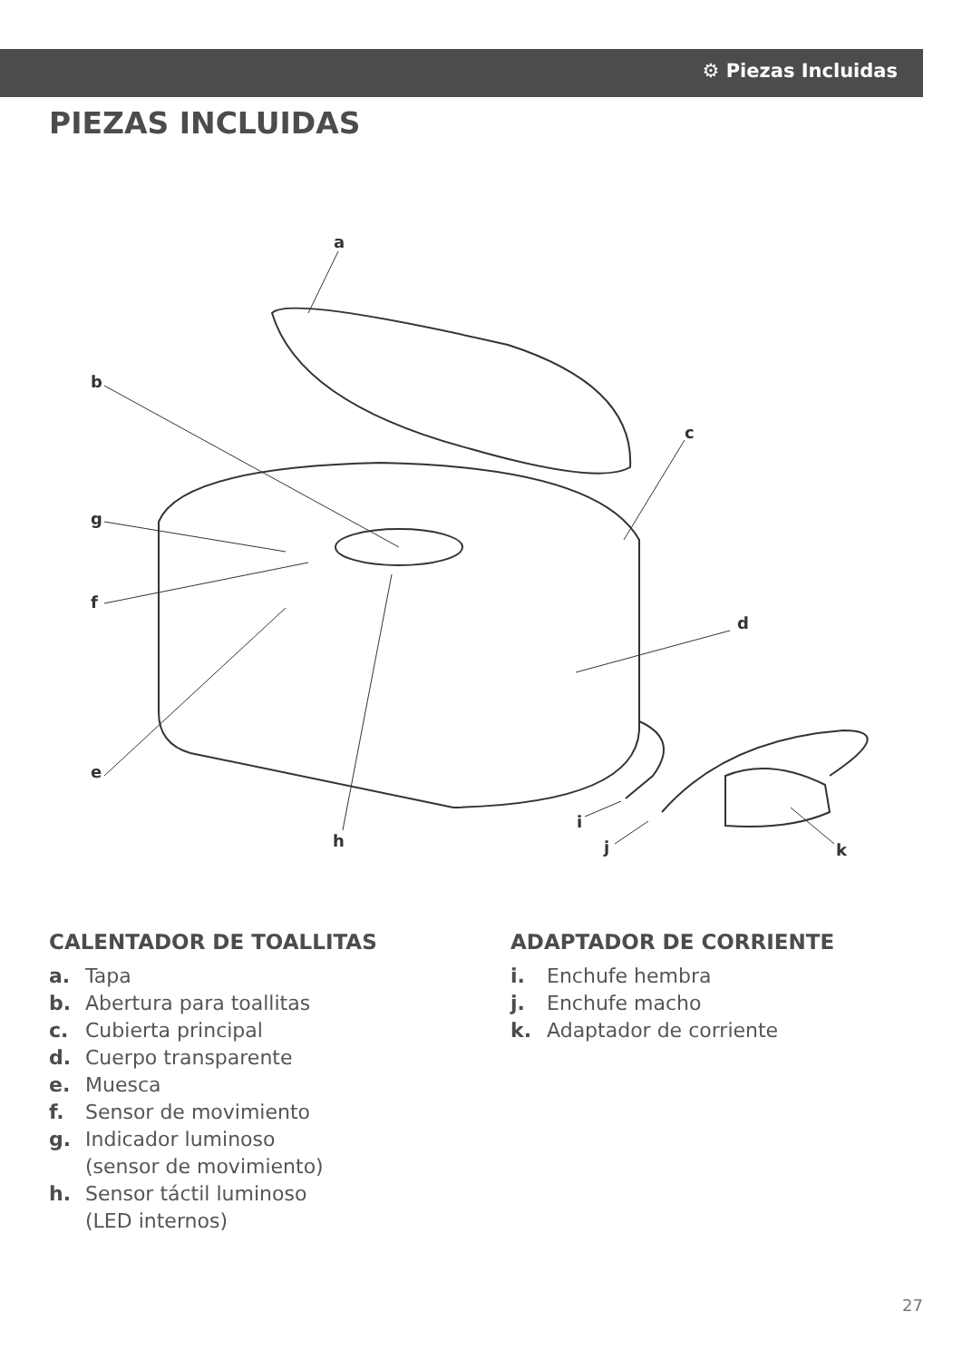⚙ Piezas Incluidas
PIEZAS INCLUIDAS
a
b
c
d
e
f
g
h
i
j
k
CALENTADOR DE TOALLITAS
a. Tapa
b. Abertura para toallitas
c. Cubierta principal
d. Cuerpo transparente
e. Muesca
f. Sensor de movimiento
g. Indicador luminoso
(sensor de movimiento)
h. Sensor táctil luminoso
(LED internos)
ADAPTADOR DE CORRIENTE
i. Enchufe hembra
j. Enchufe macho
k. Adaptador de corriente
27